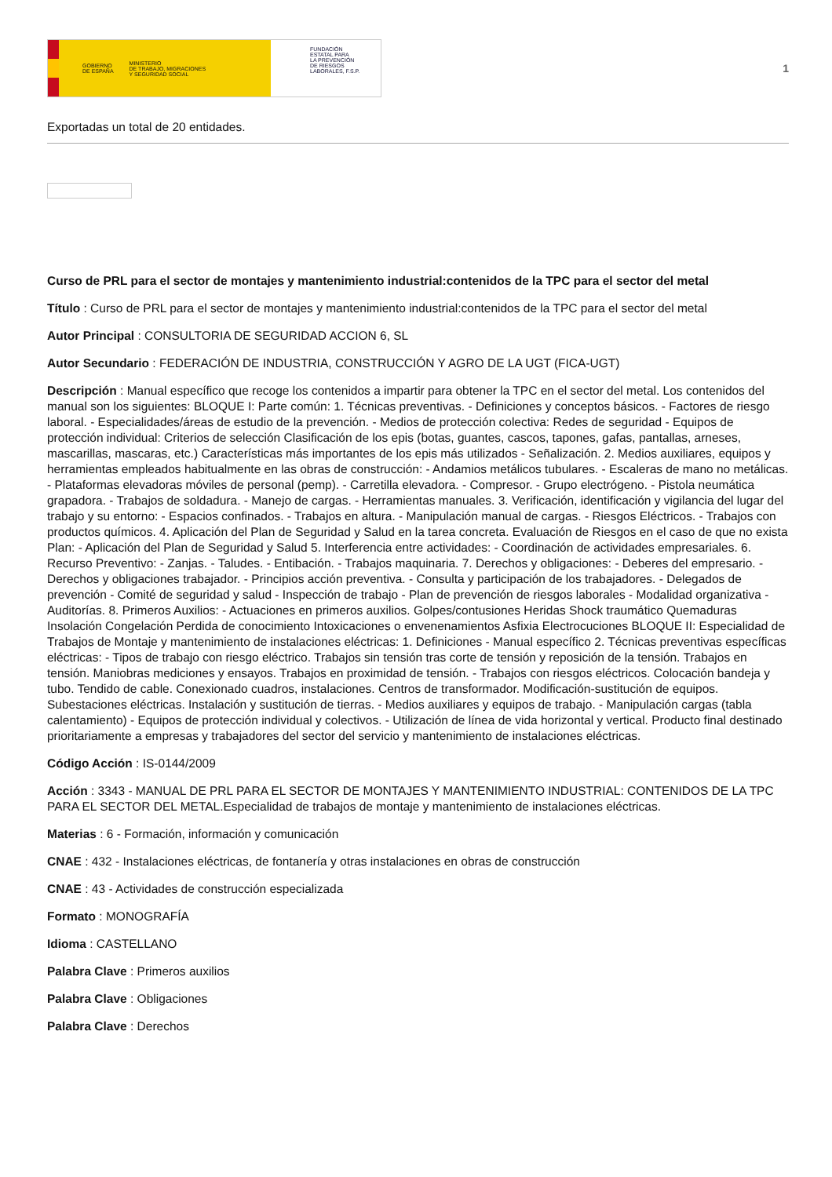GOBIERNO
DE ESPAÑA MINISTERIO
DE TRABAJO, MIGRACIONES
Y SEGURIDAD SOCIAL
FUNDACIÓN
ESTATAL PARA
LA PREVENCIÓN
DE RIESGOS
LABORALES, F.S.P.
1
Exportadas un total de 20 entidades.
Curso de PRL para el sector de montajes y mantenimiento industrial:contenidos de la TPC para el sector del metal
Título : Curso de PRL para el sector de montajes y mantenimiento industrial:contenidos de la TPC para el sector del metal
Autor Principal : CONSULTORIA DE SEGURIDAD ACCION 6, SL
Autor Secundario : FEDERACIÓN DE INDUSTRIA, CONSTRUCCIÓN Y AGRO DE LA UGT (FICA-UGT)
Descripción : Manual específico que recoge los contenidos a impartir para obtener la TPC en el sector del metal. Los contenidos del manual son los siguientes: BLOQUE I: Parte común: 1. Técnicas preventivas. - Definiciones y conceptos básicos. - Factores de riesgo laboral. - Especialidades/áreas de estudio de la prevención. - Medios de protección colectiva: Redes de seguridad - Equipos de protección individual: Criterios de selección Clasificación de los epis (botas, guantes, cascos, tapones, gafas, pantallas, arneses, mascarillas, mascaras, etc.) Características más importantes de los epis más utilizados - Señalización. 2. Medios auxiliares, equipos y herramientas empleados habitualmente en las obras de construcción: - Andamios metálicos tubulares. - Escaleras de mano no metálicas. - Plataformas elevadoras móviles de personal (pemp). - Carretilla elevadora. - Compresor. - Grupo electrógeno. - Pistola neumática grapadora. - Trabajos de soldadura. - Manejo de cargas. - Herramientas manuales. 3. Verificación, identificación y vigilancia del lugar del trabajo y su entorno: - Espacios confinados. - Trabajos en altura. - Manipulación manual de cargas. - Riesgos Eléctricos. - Trabajos con productos químicos. 4. Aplicación del Plan de Seguridad y Salud en la tarea concreta. Evaluación de Riesgos en el caso de que no exista Plan: - Aplicación del Plan de Seguridad y Salud 5. Interferencia entre actividades: - Coordinación de actividades empresariales. 6. Recurso Preventivo: - Zanjas. - Taludes. - Entibación. - Trabajos maquinaria. 7. Derechos y obligaciones: - Deberes del empresario. - Derechos y obligaciones trabajador. - Principios acción preventiva. - Consulta y participación de los trabajadores. - Delegados de prevención - Comité de seguridad y salud - Inspección de trabajo - Plan de prevención de riesgos laborales - Modalidad organizativa - Auditorías. 8. Primeros Auxilios: - Actuaciones en primeros auxilios. Golpes/contusiones Heridas Shock traumático Quemaduras Insolación Congelación Perdida de conocimiento Intoxicaciones o envenenamientos Asfixia Electrocuciones BLOQUE II: Especialidad de Trabajos de Montaje y mantenimiento de instalaciones eléctricas: 1. Definiciones - Manual específico 2. Técnicas preventivas específicas eléctricas: - Tipos de trabajo con riesgo eléctrico. Trabajos sin tensión tras corte de tensión y reposición de la tensión. Trabajos en tensión. Maniobras mediciones y ensayos. Trabajos en proximidad de tensión. - Trabajos con riesgos eléctricos. Colocación bandeja y tubo. Tendido de cable. Conexionado cuadros, instalaciones. Centros de transformador. Modificación-sustitución de equipos. Subestaciones eléctricas. Instalación y sustitución de tierras. - Medios auxiliares y equipos de trabajo. - Manipulación cargas (tabla calentamiento) - Equipos de protección individual y colectivos. - Utilización de línea de vida horizontal y vertical. Producto final destinado prioritariamente a empresas y trabajadores del sector del servicio y mantenimiento de instalaciones eléctricas.
Código Acción : IS-0144/2009
Acción : 3343 - MANUAL DE PRL PARA EL SECTOR DE MONTAJES Y MANTENIMIENTO INDUSTRIAL: CONTENIDOS DE LA TPC PARA EL SECTOR DEL METAL.Especialidad de trabajos de montaje y mantenimiento de instalaciones eléctricas.
Materias : 6 - Formación, información y comunicación
CNAE : 432 - Instalaciones eléctricas, de fontanería y otras instalaciones en obras de construcción
CNAE : 43 - Actividades de construcción especializada
Formato : MONOGRAFÍA
Idioma : CASTELLANO
Palabra Clave : Primeros auxilios
Palabra Clave : Obligaciones
Palabra Clave : Derechos